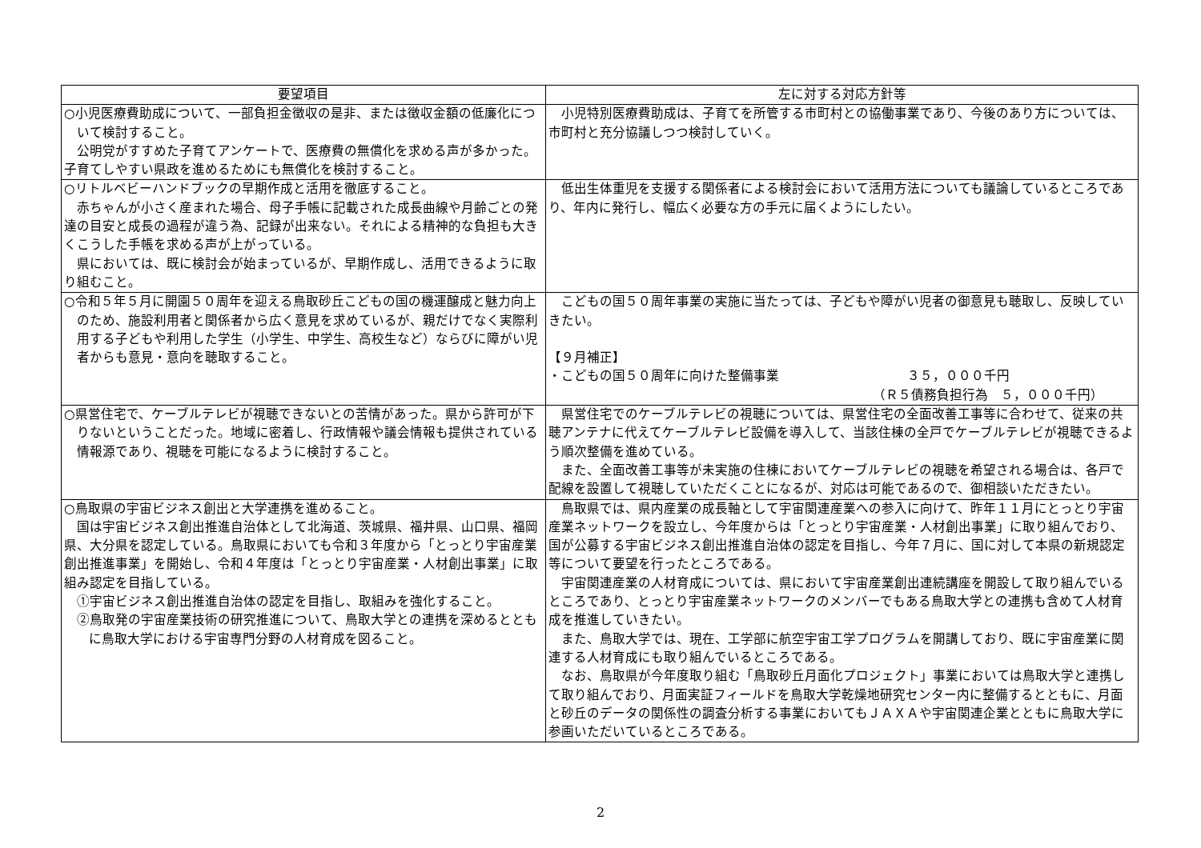| 要望項目 | 左に対する対応方針等 |
| --- | --- |
| ○小児医療費助成について、一部負担金徴収の是非、または徴収金額の低廉化について検討すること。 公明党がすすめた子育てアンケートで、医療費の無償化を求める声が多かった。子育てしやすい県政を進めるためにも無償化を検討すること。 | 小児特別医療費助成は、子育てを所管する市町村との協働事業であり、今後のあり方については、市町村と充分協議しつつ検討していく。 |
| ○リトルベビーハンドブックの早期作成と活用を徹底すること。 赤ちゃんが小さく産まれた場合、母子手帳に記載された成長曲線や月齢ごとの発達の目安と成長の過程が違う為、記録が出来ない。それによる精神的な負担も大きくこうした手帳を求める声が上がっている。 県においては、既に検討会が始まっているが、早期作成し、活用できるように取り組むこと。 | 低出生体重児を支援する関係者による検討会において活用方法についても議論しているところであり、年内に発行し、幅広く必要な方の手元に届くようにしたい。 |
| ○令和５年５月に開園５０周年を迎える鳥取砂丘こどもの国の機運醸成と魅力向上のため、施設利用者と関係者から広く意見を求めているが、親だけでなく実際利用する子どもや利用した学生（小学生、中学生、高校生など）ならびに障がい児者からも意見・意向を聴取すること。 | こどもの国５０周年事業の実施に当たっては、子どもや障がい児者の御意見も聴取し、反映していきたい。 【９月補正】 ・こどもの国５０周年に向けた整備事業 ３５，０００千円 （Ｒ５債務負担行為 ５，０００千円） |
| ○県営住宅で、ケーブルテレビが視聴できないとの苦情があった。県から許可が下りないということだった。地域に密着し、行政情報や議会情報も提供されている情報源であり、視聴を可能になるように検討すること。 | 県営住宅でのケーブルテレビの視聴については、県営住宅の全面改善工事等に合わせて、従来の共聴アンテナに代えてケーブルテレビ設備を導入して、当該住棟の全戸でケーブルテレビが視聴できるよう順次整備を進めている。 また、全面改善工事等が未実施の住棟においてケーブルテレビの視聴を希望される場合は、各戸で配線を設置して視聴していただくことになるが、対応は可能であるので、御相談いただきたい。 |
| ○鳥取県の宇宙ビジネス創出と大学連携を進めること。 国は宇宙ビジネス創出推進自治体として北海道、茨城県、福井県、山口県、福岡県、大分県を認定している。鳥取県においても令和３年度から「とっとり宇宙産業創出推進事業」を開始し、令和４年度は「とっとり宇宙産業・人材創出事業」に取組み認定を目指している。 ①宇宙ビジネス創出推進自治体の認定を目指し、取組みを強化すること。 ②鳥取発の宇宙産業技術の研究推進について、鳥取大学との連携を深めるとともに鳥取大学における宇宙専門分野の人材育成を図ること。 | 鳥取県では、県内産業の成長軸として宇宙関連産業への参入に向けて、昨年１１月にとっとり宇宙産業ネットワークを設立し、今年度からは「とっとり宇宙産業・人材創出事業」に取り組んでおり、国が公募する宇宙ビジネス創出推進自治体の認定を目指し、今年７月に、国に対して本県の新規認定等について要望を行ったところである。 宇宙関連産業の人材育成については、県において宇宙産業創出連続講座を開設して取り組んでいるところであり、とっとり宇宙産業ネットワークのメンバーでもある鳥取大学との連携も含めて人材育成を推進していきたい。 また、鳥取大学では、現在、工学部に航空宇宙工学プログラムを開講しており、既に宇宙産業に関連する人材育成にも取り組んでいるところである。 なお、鳥取県が今年度取り組む「鳥取砂丘月面化プロジェクト」事業においては鳥取大学と連携して取り組んでおり、月面実証フィールドを鳥取大学乾燥地研究センター内に整備するとともに、月面と砂丘のデータの関係性の調査分析する事業においてもＪＡＸＡや宇宙関連企業とともに鳥取大学に参画いただいているところである。 |
2